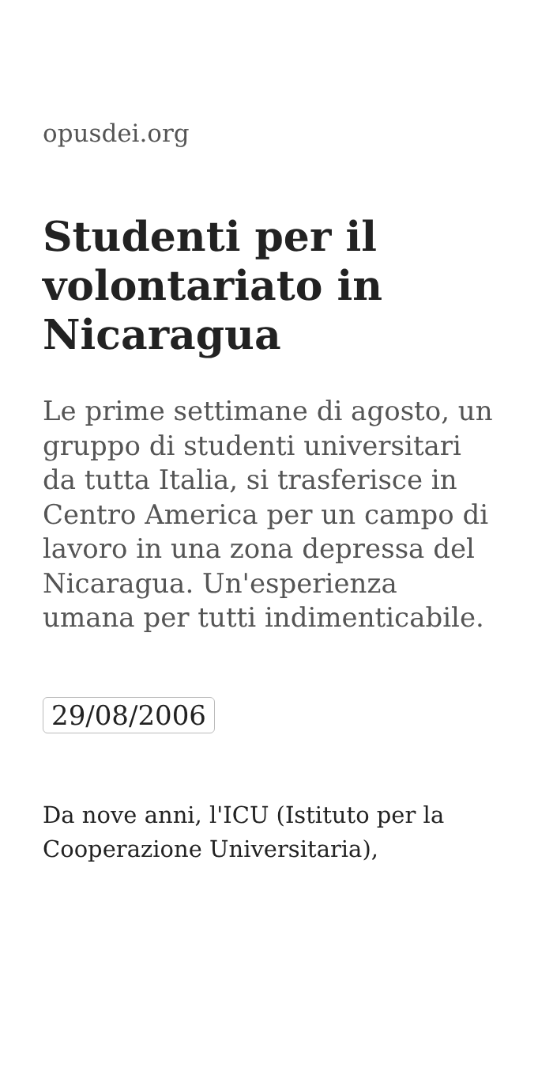opusdei.org
Studenti per il volontariato in Nicaragua
Le prime settimane di agosto, un gruppo di studenti universitari da tutta Italia, si trasferisce in Centro America per un campo di lavoro in una zona depressa del Nicaragua. Un'esperienza umana per tutti indimenticabile.
29/08/2006
Da nove anni, l'ICU (Istituto per la Cooperazione Universitaria),